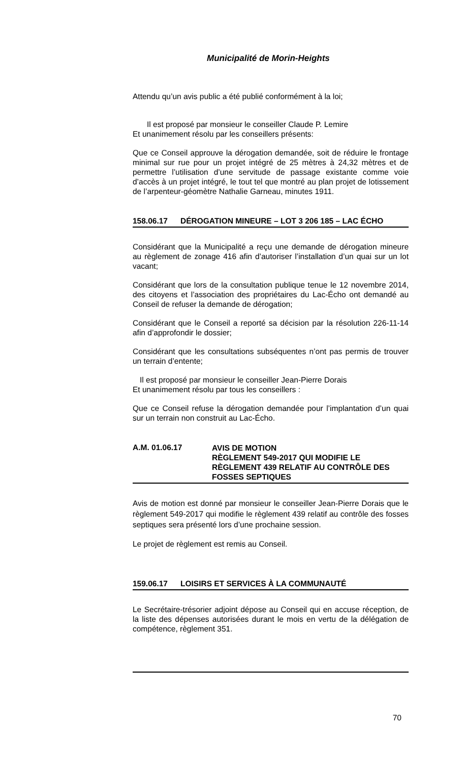Municipalité de Morin-Heights
Attendu qu’un avis public a été publié conformément à la loi;
Il est proposé par monsieur le conseiller Claude P. Lemire
Et unanimement résolu par les conseillers présents:
Que ce Conseil approuve la dérogation demandée, soit de réduire le frontage minimal sur rue pour un projet intégré de 25 mètres à 24,32 mètres et de permettre l’utilisation d’une servitude de passage existante comme voie d’accès à un projet intégré, le tout tel que montré au plan projet de lotissement de l’arpenteur-géomètre Nathalie Garneau, minutes 1911.
158.06.17 DÉROGATION MINEURE – LOT 3 206 185 – LAC ÉCHO
Considérant que la Municipalité a reçu une demande de dérogation mineure au règlement de zonage 416 afin d’autoriser l’installation d’un quai sur un lot vacant;
Considérant que lors de la consultation publique tenue le 12 novembre 2014, des citoyens et l’association des propriétaires du Lac-Écho ont demandé au Conseil de refuser la demande de dérogation;
Considérant que le Conseil a reporté sa décision par la résolution 226-11-14 afin d’approfondir le dossier;
Considérant que les consultations subséquentes n’ont pas permis de trouver un terrain d’entente;
Il est proposé par monsieur le conseiller Jean-Pierre Dorais
Et unanimement résolu par tous les conseillers :
Que ce Conseil refuse la dérogation demandée pour l’implantation d’un quai sur un terrain non construit au Lac-Écho.
A.M. 01.06.17 AVIS DE MOTION
RÈGLEMENT 549-2017 QUI MODIFIE LE
RÈGLEMENT 439 RELATIF AU CONTRÔLE DES
FOSSES SEPTIQUES
Avis de motion est donné par monsieur le conseiller Jean-Pierre Dorais que le règlement 549-2017 qui modifie le règlement 439 relatif au contrôle des fosses septiques sera présenté lors d’une prochaine session.
Le projet de règlement est remis au Conseil.
159.06.17 LOISIRS ET SERVICES À LA COMMUNAUTÉ
Le Secrétaire-trésorier adjoint dépose au Conseil qui en accuse réception, de la liste des dépenses autorisées durant le mois en vertu de la délégation de compétence, règlement 351.
70